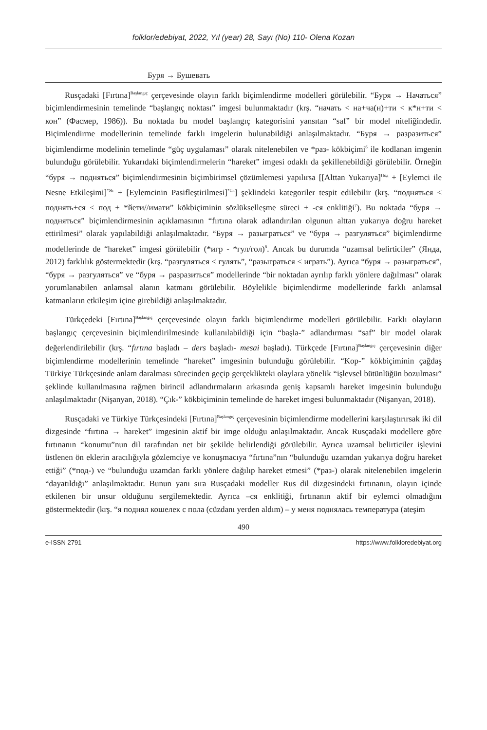folklor/edebiyat, 2022, Yıl (year) 28, Sayı (No) 110- Olena Kozan
| Буря → Бушевать |
Rusçadaki [Fırtına]<sup>Başlangıç</sup> çerçevesinde olayın farklı biçimlendirme modelleri görülebilir. “Буря → Начаться” biçimlendirmesinin temelinde “başlangıç noktası” imgesi bulunmaktadır (krş. “начать < на+ча(н)+ти < к*н+ти < кон” (Фасмер, 1986)). Bu noktada bu model başlangıç kategorisini yansıtan “saf” bir model niteliğindedir. Biçimlendirme modellerinin temelinde farklı imgelerin bulunabildiği anlaşılmaktadır. “Буря → разразиться” biçimlendirme modelinin temelinde “güç uygulaması” olarak nitelenebilen ve *раз- kökbiçimi<sup>6</sup> ile kodlanan imgenin bulunduğu görülebilir. Yukarıdaki biçimlendirmelerin “hareket” imgesi odaklı da şekillenebildiği görülebilir. Örneğin “буря → подняться” biçimlendirmesinin biçimbirimsel çözümlemesi yapılırsa [[Alttan Yukarıya]<sup>Под</sup> + [Eylemci ile Nesne Etkileşimi]<sup>*Ят</sup> + [Eylemcinin Pasifleştirilmesi]<sup>*Ся</sup>] şeklindeki kategoriler tespit edilebilir (krş. “подняться < поднять+ся < под + *йети//имати” kökbiçiminin sözlükselleşme süreci + -ся enklitiği<sup>7</sup>). Bu noktada “буря → подняться” biçimlendirmesinin açıklamasının “fırtına olarak adlandırılan olgunun alttan yukarıya doğru hareket ettirilmesi” olarak yapılabildiği anlaşılmaktadır. “Буря → разыграться” ve “буря → разгуляться” biçimlendirme modellerinde de “hareket” imgesi görülebilir (*игр - *гул/гол)<sup>8</sup>. Ancak bu durumda “uzamsal belirticiler” (Янда, 2012) farklılık göstermektedir (krş. “разгуляться < гулять”, “разыграться < играть”). Ayrıca “буря → разыграться”, “буря → разгуляться” ve “буря → разразиться” modellerinde “bir noktadan ayrılıp farklı yönlere dağılması” olarak yorumlanabilen anlamsal alanın katmanı görülebilir. Böylelikle biçimlendirme modellerinde farklı anlamsal katmanların etkileşim içine girebildiği anlaşılmaktadır.
Türkçedeki [Fırtına]<sup>Başlangıç</sup> çerçevesinde olayın farklı biçimlendirme modelleri görülebilir. Farklı olayların başlangıç çerçevesinin biçimlendirilmesinde kullanılabildiği için “başla-” adlandırması “saf” bir model olarak değerlendirilebilir (krş. “fırtına başladı – ders başladı- mesai başladı). Türkçede [Fırtına]<sup>Başlangıç</sup> çerçevesinin diğer biçimlendirme modellerinin temelinde “hareket” imgesinin bulunduğu görülebilir. “Kop-” kökbiçiminin çağdaş Türkiye Türkçesinde anlam daralması sürecinden geçip gerçeklikteki olaylara yönelik “işlevsel bütünlüğün bozulması” şeklinde kullanılmasına rağmen birincil adlandırmaların arkasında geniş kapsamlı hareket imgesinin bulunduğu anlaşılmaktadır (Nişanyan, 2018). “Çık-” kökbiçiminin temelinde de hareket imgesi bulunmaktadır (Nişanyan, 2018).
Rusçadaki ve Türkiye Türkçesindeki [Fırtına]<sup>Başlangıç</sup> çerçevesinin biçimlendirme modellerini karşılaştırırsak iki dil dizgesinde “fırtına → hareket” imgesinin aktif bir imge olduğu anlaşılmaktadır. Ancak Rusçadaki modellere göre fırtınanın “konumu”nun dil tarafından net bir şekilde belirlendiği görülebilir. Ayrıca uzamsal belirticiler işlevini üstlenen ön eklerin aracılığıyla gözlemciye ve konuşmacıya “fırtına”nın “bulunduğu uzamdan yukarıya doğru hareket ettiği” (*под-) ve “bulunduğu uzamdan farklı yönlere dağılıp hareket etmesi” (*раз-) olarak nitelenebilen imgelerin “dayatıldığı” anlaşılmaktadır. Bunun yanı sıra Rusçadaki modeller Rus dil dizgesindeki fırtınanın, olayın içinde etkilenen bir unsur olduğunu sergilemektedir. Ayrıca –ся enklitiği, fırtınanın aktif bir eylemci olmadığını göstermektedir (krş. “я поднял кошелек с пола (cüzdanı yerden aldım) – у меня поднялась температура (ateşim
490
e-ISSN 2791 https://www.folkloredebiyat.org